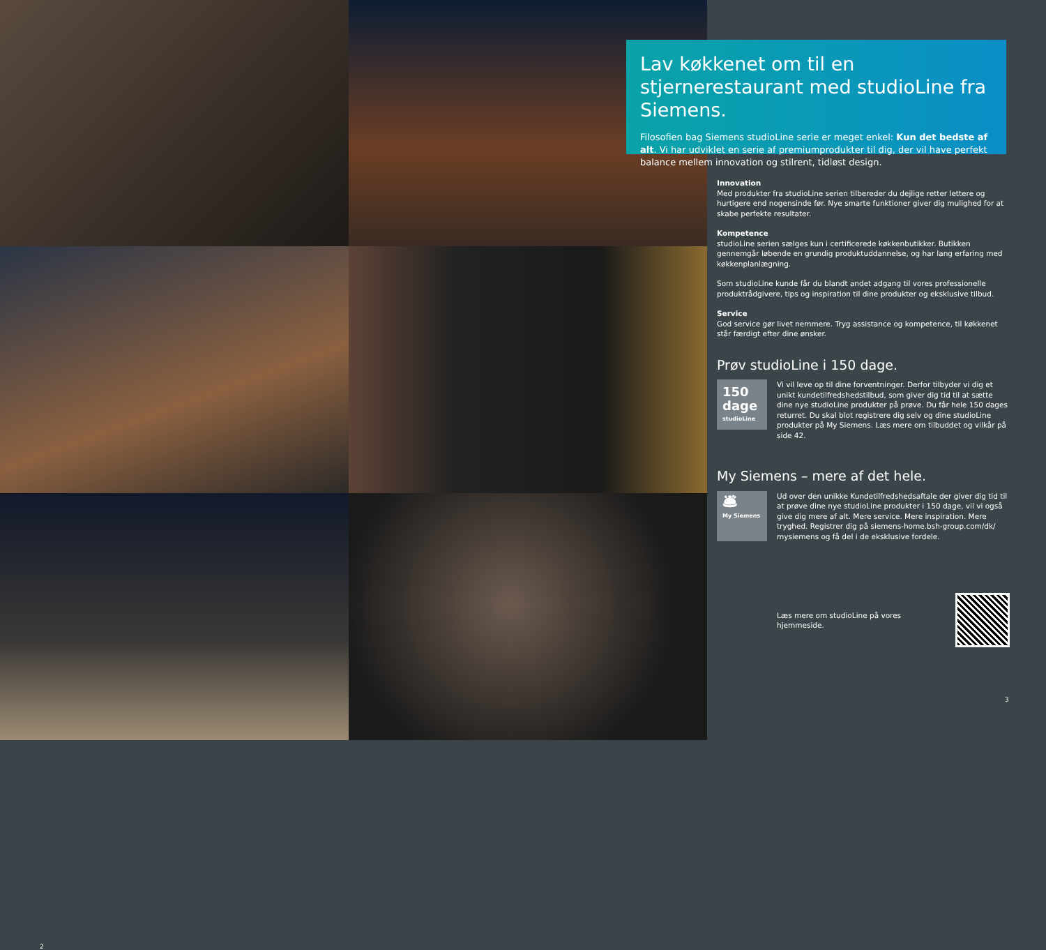2
Lav køkkenet om til en stjernerestaurant med studioLine fra Siemens.
Filosofien bag Siemens studioLine serie er meget enkel: Kun det bedste af alt. Vi har udviklet en serie af premiumprodukter til dig, der vil have perfekt balance mellem innovation og stilrent, tidløst design.
Innovation
Med produkter fra studioLine serien tilbereder du dejlige retter lettere og hurtigere end nogensinde før. Nye smarte funktioner giver dig mulighed for at skabe perfekte resultater.
Kompetence
studioLine serien sælges kun i certificerede køkkenbutikker. Butikken gennemgår løbende en grundig produktuddannelse, og har lang erfaring med køkkenplanlægning.
Som studioLine kunde får du blandt andet adgang til vores professionelle produktrådgivere, tips og inspiration til dine produkter og eksklusive tilbud.
Service
God service gør livet nemmere. Tryg assistance og kompetence, til køkkenet står færdigt efter dine ønsker.
Prøv studioLine i 150 dage.
150
dage
studioLine
Vi vil leve op til dine forventninger. Derfor tilbyder vi dig et unikt kundetilfredshedstilbud, som giver dig tid til at sætte dine nye studioLine produkter på prøve. Du får hele 150 dages returret. Du skal blot registrere dig selv og dine studioLine produkter på My Siemens. Læs mere om tilbuddet og vilkår på side 42.
My Siemens – mere af det hele.
🛎
My Siemens
Ud over den unikke Kundetilfredshedsaftale der giver dig tid til at prøve dine nye studioLine produkter i 150 dage, vil vi også give dig mere af alt. Mere service. Mere inspiration. Mere tryghed. Registrer dig på siemens-home.bsh-group.com/dk/ mysiemens og få del i de eksklusive fordele.
Læs mere om studioLine på vores hjemmeside.
3